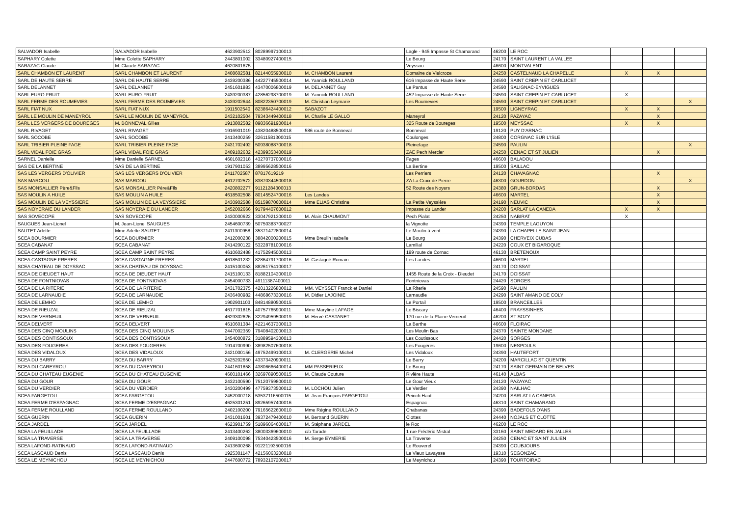| SALVADOR Isabelle | SALVADOR Isabelle | 4623902512 | 80289997100013 | | Lagle - 945 Impasse St Chamarand | 46200 | LE ROC | | | |
| SAPHARY Colette | Mme Colette SAPHARY | 2443801002 | 33480927400015 | | Le Bourg | 24170 | SAINT LAURENT LA VALLEE | | | |
| SARAZAC Claude | M. Claude SARAZAC | 4620801675 | | | Veyssou | 46600 | MONTVALENT | | | |
| SARL CHAMBON ET LAURENT | SARL CHAMBON ET LAURENT | 2408602581 | 82144055900010 | M. CHAMBON Laurent | Domaine de Vielcroze | 24250 | CASTELNAUD LA CHAPELLE | X | X | |
| SARL DE HAUTE SERRE | SARL DE HAUTE SERRE | 2439200386 | 44227745500014 | M. Yannick ROULLAND | 616 Impasse de Haute Serre | 24590 | SAINT CREPIN ET CARLUCET | | | |
| SARL DELANNET | SARL DELANNET | 2451601883 | 43470006800019 | M. DELANNET Guy | Le Pantus | 24590 | SALIGNAC-EYVIGUES | | | |
| SARL EURO-FRUIT | SARL EURO-FRUIT | 2439200387 | 42856298700019 | M. Yannick ROULLAND | 452 Impasse de Haute Serre | 24590 | SAINT CREPIN ET CARLUCET | X | | |
| SARL FERME DES ROUMEVIES | SARL FERME DES ROUMEVIES | 2439202644 | 80822350700019 | M. Christian Leymarie | Les Roumevies | 24590 | SAINT CREPIN ET CARLUCET | | | X |
| SARL FIAT NUX | SARL FIAT NUX | 1911502540 | 82386424400012 | SABAZOT | | 19500 | LIGNEYRAC | X | X | |
| SARL LE MOULIN DE MANEYROL | SARL LE MOULIN DE MANEYROL | 2432102504 | 79343449400018 | M. Charlie LE GALLO | Maneyrol | 24120 | PAZAYAC | | X | |
| SARL LES VERGERS DE BOUREGES | M. BONNEVAL Gilles | 1913802582 | 89836691900014 | | 325 Route de Boureges | 19500 | MEYSSAC | X | X | |
| SARL RIVAGET | SARL RIVAGET | 1916901019 | 43820488500018 | 586 route de Bonneval | Bonneval | 19120 | PUY D'ARNAC | | | |
| SARL SOCOBE | SARL SOCOBE | 2413400259 | 32611581300015 | | Coulonges | 24800 | CORGNAC SUR L'ISLE | | | |
| SARL TRIBIER PLEINE FAGE | SARL TRIBIER PLEINE FAGE | 2431702492 | 50938088700018 | | Pleinefage | 24590 | PAULIN | | | X |
| SARL VIDAL FOIE GRAS | SARL VIDAL FOIE GRAS | 2409102632 | 42399353400019 | | ZAE Pech Mercier | 24250 | CENAC ET ST JULIEN | | X | |
| SARNEL Danielle | Mme Danielle SARNEL | 4601602318 | 43270737000016 | | Fages | 46600 | BALADOU | | | |
| SAS DE LA BERTINE | SAS DE LA BERTINE | 1917901053 | 38995628500016 | | La Bertine | 19500 | SAILLAC | | | |
| SAS LES VERGERS D'OLIVIER | SAS LES VERGERS D'OLIVIER | 2411702587 | 87817619219 | | Les Perriers | 24120 | CHAVAGNAC | | X | |
| SAS MARCOU | SAS MARCOU | 4612702572 | 83870344500018 | | ZA La Croix de Pierre | 46300 | GOURDON | | | X |
| SAS MONSALLIER Père&Fils | SAS MONSALLIER Père&Fils | 2420802277 | 91121284300013 | | 52 Route des Noyers | 24380 | GRUN-BORDAS | | X | |
| SAS MOULIN A HUILE | SAS MOULIN A HUILE | 4618502508 | 80145524700016 | Les Landes | | 46600 | MARTEL | | X | |
| SAS MOULIN DE LA VEYSSIERE | SAS MOULIN DE LA VEYSSIERE | 2430902588 | 85159870600014 | Mme ELIAS Christine | La Petite Veyssière | 24190 | NEUVIC | | X | |
| SAS NOYERAIE DU LANDER | SAS NOYERAIE DU LANDER | 2452002666 | 91794407600012 | | Impasse du Lander | 24200 | SARLAT LA CANEDA | X | X | |
| SAS SOVECOPE | SAS SOVECOPE | 2430000622 | 33047921300010 | M. Alain CHAUMONT | Pech Pialat | 24250 | NABIRAT | X | | |
| SAUGUES Jean-Lionel | M. Jean-Lionel SAUGUES | 2454600739 | 50750383700027 | | la Vignotte | 24390 | TEMPLE LAGUYON | | | |
| SAUTET Arlette | Mme Arlette SAUTET | 2411300958 | 35371472800014 | | Le Moulin à vent | 24390 | LA CHAPELLE SAINT JEAN | | | |
| SCEA BOURMIER | SCEA BOURMIER | 2412000238 | 38842000200015 | Mme Breuilh Isabelle | Le Bourg | 24390 | CHERVEIX CUBAS | | | |
| SCEA CABANAT | SCEA CABANAT | 2414200122 | 53228781000016 | | Lamilial | 24220 | COUX ET BIGAROQUE | | | |
| SCEA CAMP SAINT PEYRE | SCEA CAMP SAINT PEYRE | 4610602488 | 41752945000013 | | 199 route de Cornac | 46130 | BRETENOUX | | | |
| SCEA CASTAGNE FRERES | SCEA CASTAGNE FRERES | 4618501232 | 82864791700016 | M. Castagné Romain | Les Landes | 46600 | MARTEL | | | |
| SCEA CHATEAU DE DOYSSAC | SCEA CHATEAU DE DOYSSAC | 2415100053 | 88261754100017 | | | 24170 | DOISSAT | | | |
| SCEA DE DIEUDET HAUT | SCEA DE DIEUDET HAUT | 2415100133 | 81882104300010 | | 1455 Route de la Croix - Dieudet | 24170 | DOISSAT | | | |
| SCEA DE FONTNIOVAS | SCEA DE FONTNIOVAS | 2454000733 | 49111387400011 | | Fontniovas | 24420 | SORGES | | | |
| SCEA DE LA RITERIE | SCEA DE LA RITERIE | 2431702375 | 42013226800012 | MM. VEYSSET Franck et Daniel | La Riterie | 24590 | PAULIN | | | |
| SCEA DE LARNAUDIE | SCEA DE LARNAUDIE | 2436400982 | 44868673300016 | M. Didier LAJOINIE | Larnaudie | 24290 | SAINT AMAND DE COLY | | | |
| SCEA DE LEMHO | SCEA DE LEMHO | 1902901103 | 84814880500015 | | Le Portail | 19500 | BRANCEILLES | | | |
| SCEA DE RIEUZAL | SCEA DE RIEUZAL | 4617701815 | 40757765900011 | Mme Maryline LAFAGE | Le Biscary | 46400 | FRAYSSINHES | | | |
| SCEA DE VERNEUIL | SCEA DE VERNEUIL | 4629302626 | 32294959500019 | M. Hervé CASTANET | 170 rue de la Plaine Verneuil | 46200 | ST SOZY | | | |
| SCEA DELVERT | SCEA DELVERT | 4610601384 | 42214637300013 | | La Barthe | 46600 | FLOIRAC | | | |
| SCEA DES CINQ MOULINS | SCEA DES CINQ MOULINS | 2447002359 | 79408402000013 | | Les Moulin Bas | 24370 | SAINTE MONDANE | | | |
| SCEA DES CONTISSOUX | SCEA DES CONTISSOUX | 2454000872 | 31889594300013 | | Les Coutissoux | 24420 | SORGES | | | |
| SCEA DES FOUGERES | SCEA DES FOUGERES | 1914700990 | 38982507600018 | | Les Fougères | 19600 | NESPOULS | | | |
| SCEA DES VIDALOUX | SCEA DES VIDALOUX | 2421000156 | 49752499100013 | M. CLERGERIE Michel | Les Vidaloux | 24390 | HAUTEFORT | | | |
| SCEA DU BARRY | SCEA DU BARRY | 2425202650 | 43373420900011 | | Le Barry | 24200 | MARCILLAC ST QUENTIN | | | |
| SCEA DU CAREYROU | SCEA DU CAREYROU | 2441601858 | 43806666400014 | MM PASSERIEUX | Le Bourg | 24170 | SAINT GERMAIN DE BELVES | | | |
| SCEA DU CHATEAU EUGENIE | SCEA DU CHATEAU EUGENIE | 4600101466 | 32697890500015 | M. Claude Couture | Rivière Haute | 46140 | ALBAS | | | |
| SCEA DU GOUR | SCEA DU GOUR | 2432100590 | 75120759800010 | | Le Gour Vieux | 24120 | PAZAYAC | | | |
| SCEA DU VERDIER | SCEA DU VERDIER | 2430200499 | 47759373500012 | M. LOCHOU Julien | Le Verdier | 24390 | NAILHAC | | | |
| SCEA FARGETOU | SCEA FARGETOU | 2452000718 | 53537116500015 | M. Jean-François FARGETOU | Peinch Haut | 24200 | SARLAT LA CANEDA | | | |
| SCEA FERME D'ESPAGNAC | SCEA FERME D'ESPAGNAC | 4625301251 | 89265957400016 | | Espagnac | 46310 | SAINT CHAMARAND | | | |
| SCEA FERME ROULLAND | SCEA FERME ROULLAND | 2402100200 | 79165622600010 | Mme Régine ROULLAND | Chabanas | 24390 | BADEFOLS D'ANS | | | |
| SCEA GUERIN | SCEA GUERIN | 2431001601 | 39372479400010 | M. Bertrand GUERIN | Clottes | 24440 | NOJALS ET CLOTTE | | | |
| SCEA JARDEL | SCEA JARDEL | 4623901759 | 51896064600017 | M. Stéphane JARDEL | le Roc | 46200 | LE ROC | | | |
| SCEA LA FEUILLADE | SCEA LA FEUILLADE | 2413400262 | 38003369600010 | c/o Tarade | 1 rue Frédéric Mistral | 33160 | SAINT MEDARD EN JALLES | | | |
| SCEA LA TRAVERSE | SCEA LA TRAVERSE | 2409100098 | 75340423500016 | M. Serge EYMERIE | La Traverse | 24250 | CENAC ET SAINT JULIEN | | | |
| SCEA LAFOND-RATINAUD | SCEA LAFOND-RATINAUD | 2413600268 | 91221193500016 | | Le Rouverel | 24390 | COUBJOURS | | | |
| SCEA LASCAUD Denis | SCEA LASCAUD Denis | 1925301147 | 42156063200018 | | Le Vieux Lavaysse | 19310 | SEGONZAC | | | |
| SCEA LE MEYNICHOU | SCEA LE MEYNICHOU | 2447600772 | 78932107200017 | | Le Meynichou | 24390 | TOURTOIRAC | | | |